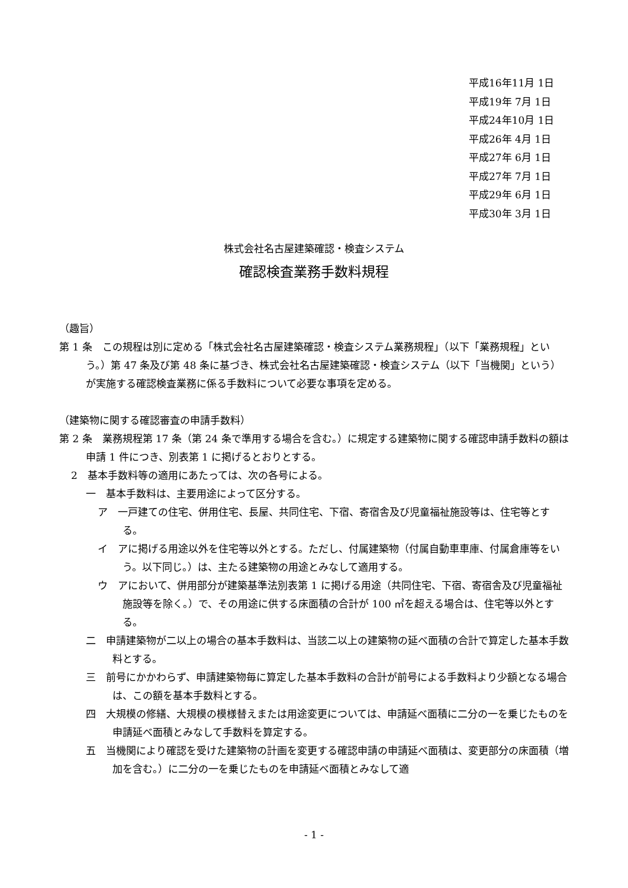平成16年11月 1日
平成19年 7月 1日
平成24年10月 1日
平成26年 4月 1日
平成27年 6月 1日
平成27年 7月 1日
平成29年 6月 1日
平成30年 3月 1日
株式会社名古屋建築確認・検査システム
確認検査業務手数料規程
（趣旨）
第 1 条　この規程は別に定める「株式会社名古屋建築確認・検査システム業務規程」（以下「業務規程」という。）第 47 条及び第 48 条に基づき、株式会社名古屋建築確認・検査システム（以下「当機関」という）が実施する確認検査業務に係る手数料について必要な事項を定める。
（建築物に関する確認審査の申請手数料）
第 2 条　業務規程第 17 条（第 24 条で準用する場合を含む。）に規定する建築物に関する確認申請手数料の額は申請 1 件につき、別表第 1 に掲げるとおりとする。
2　基本手数料等の適用にあたっては、次の各号による。
一　基本手数料は、主要用途によって区分する。
ア　一戸建ての住宅、併用住宅、長屋、共同住宅、下宿、寄宿舎及び児童福祉施設等は、住宅等とする。
イ　アに掲げる用途以外を住宅等以外とする。ただし、付属建築物（付属自動車車庫、付属倉庫等をいう。以下同じ。）は、主たる建築物の用途とみなして適用する。
ウ　アにおいて、併用部分が建築基準法別表第 1 に掲げる用途（共同住宅、下宿、寄宿舎及び児童福祉施設等を除く。）で、その用途に供する床面積の合計が 100 ㎡を超える場合は、住宅等以外とする。
二　申請建築物が二以上の場合の基本手数料は、当該二以上の建築物の延べ面積の合計で算定した基本手数料とする。
三　前号にかかわらず、申請建築物毎に算定した基本手数料の合計が前号による手数料より少額となる場合は、この額を基本手数料とする。
四　大規模の修繕、大規模の模様替えまたは用途変更については、申請延べ面積に二分の一を乗じたものを申請延べ面積とみなして手数料を算定する。
五　当機関により確認を受けた建築物の計画を変更する確認申請の申請延べ面積は、変更部分の床面積（増加を含む。）に二分の一を乗じたものを申請延べ面積とみなして適
- 1 -